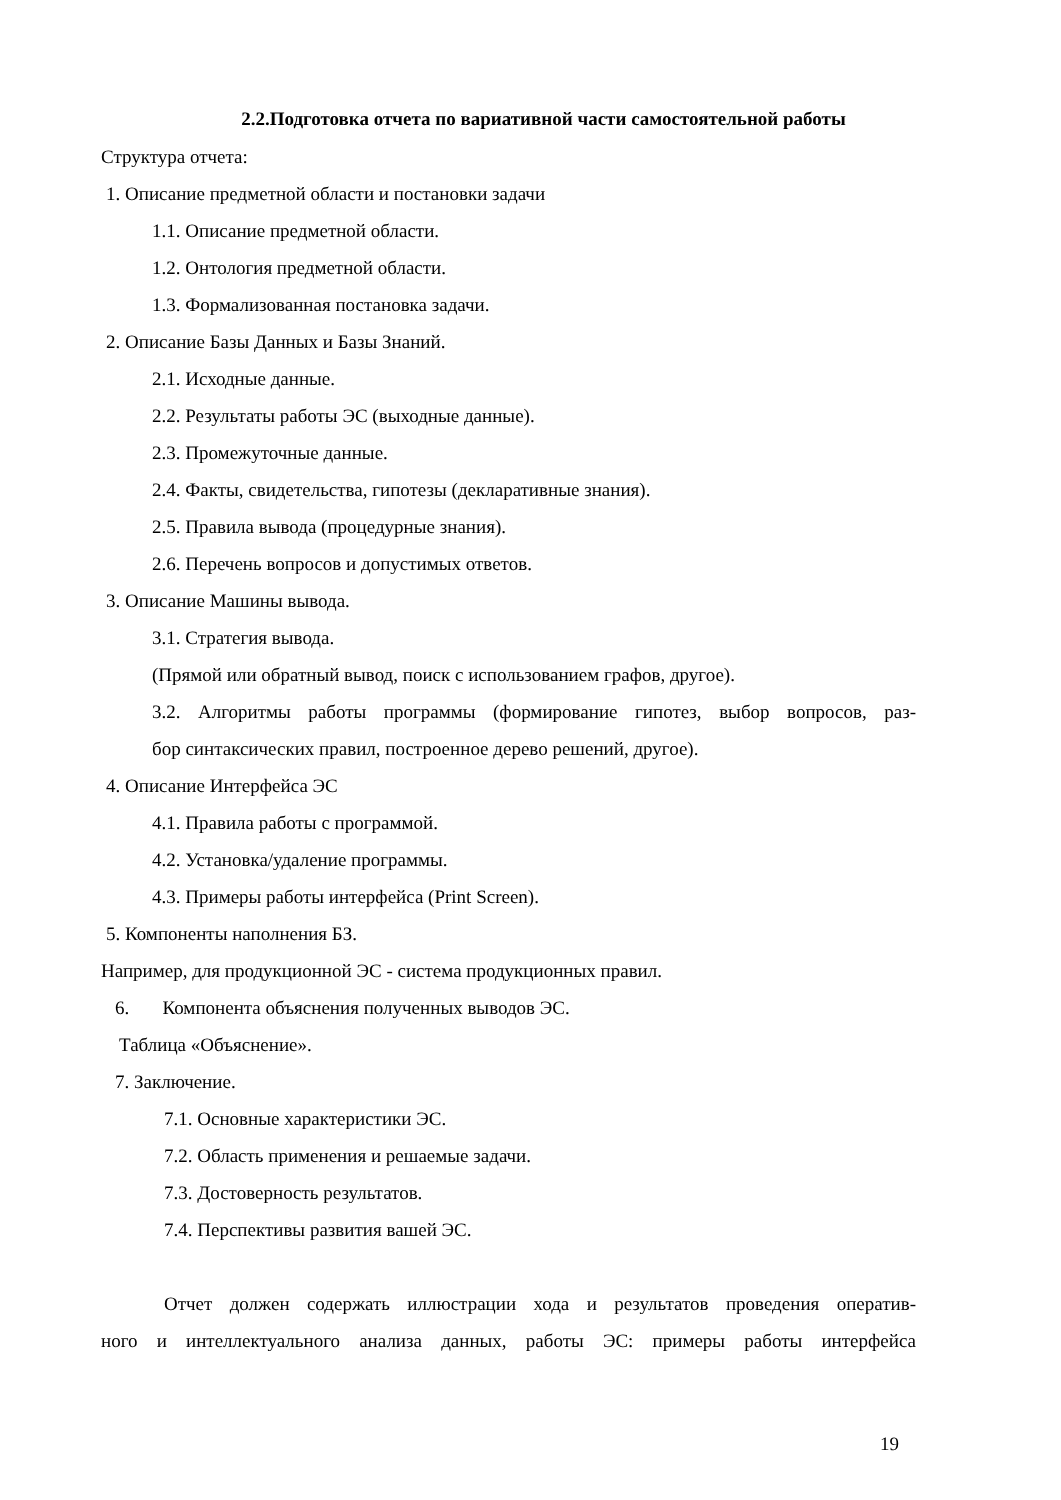2.2.Подготовка отчета по вариативной части самостоятельной работы
Структура отчета:
1. Описание предметной области и постановки задачи
1.1. Описание предметной области.
1.2. Онтология предметной области.
1.3. Формализованная постановка задачи.
2. Описание Базы Данных и Базы Знаний.
2.1. Исходные данные.
2.2. Результаты работы ЭС (выходные данные).
2.3. Промежуточные данные.
2.4. Факты, свидетельства, гипотезы (декларативные знания).
2.5. Правила вывода (процедурные знания).
2.6. Перечень вопросов и допустимых ответов.
3. Описание Машины вывода.
3.1. Стратегия вывода.
(Прямой или обратный вывод, поиск с использованием графов, другое).
3.2. Алгоритмы работы программы (формирование гипотез, выбор вопросов, раз-
бор синтаксических правил, построенное дерево решений, другое).
4. Описание Интерфейса ЭС
4.1. Правила работы с программой.
4.2. Установка/удаление программы.
4.3. Примеры работы интерфейса (Print Screen).
5. Компоненты наполнения БЗ.
Например, для продукционной ЭС - система продукционных правил.
6. Компонента объяснения полученных выводов ЭС.
Таблица «Объяснение».
7. Заключение.
7.1. Основные характеристики ЭС.
7.2. Область применения и решаемые задачи.
7.3. Достоверность результатов.
7.4. Перспективы развития вашей ЭС.
Отчет должен содержать иллюстрации хода и результатов проведения оператив-
ного и интеллектуального анализа данных, работы ЭС: примеры работы интерфейса
19